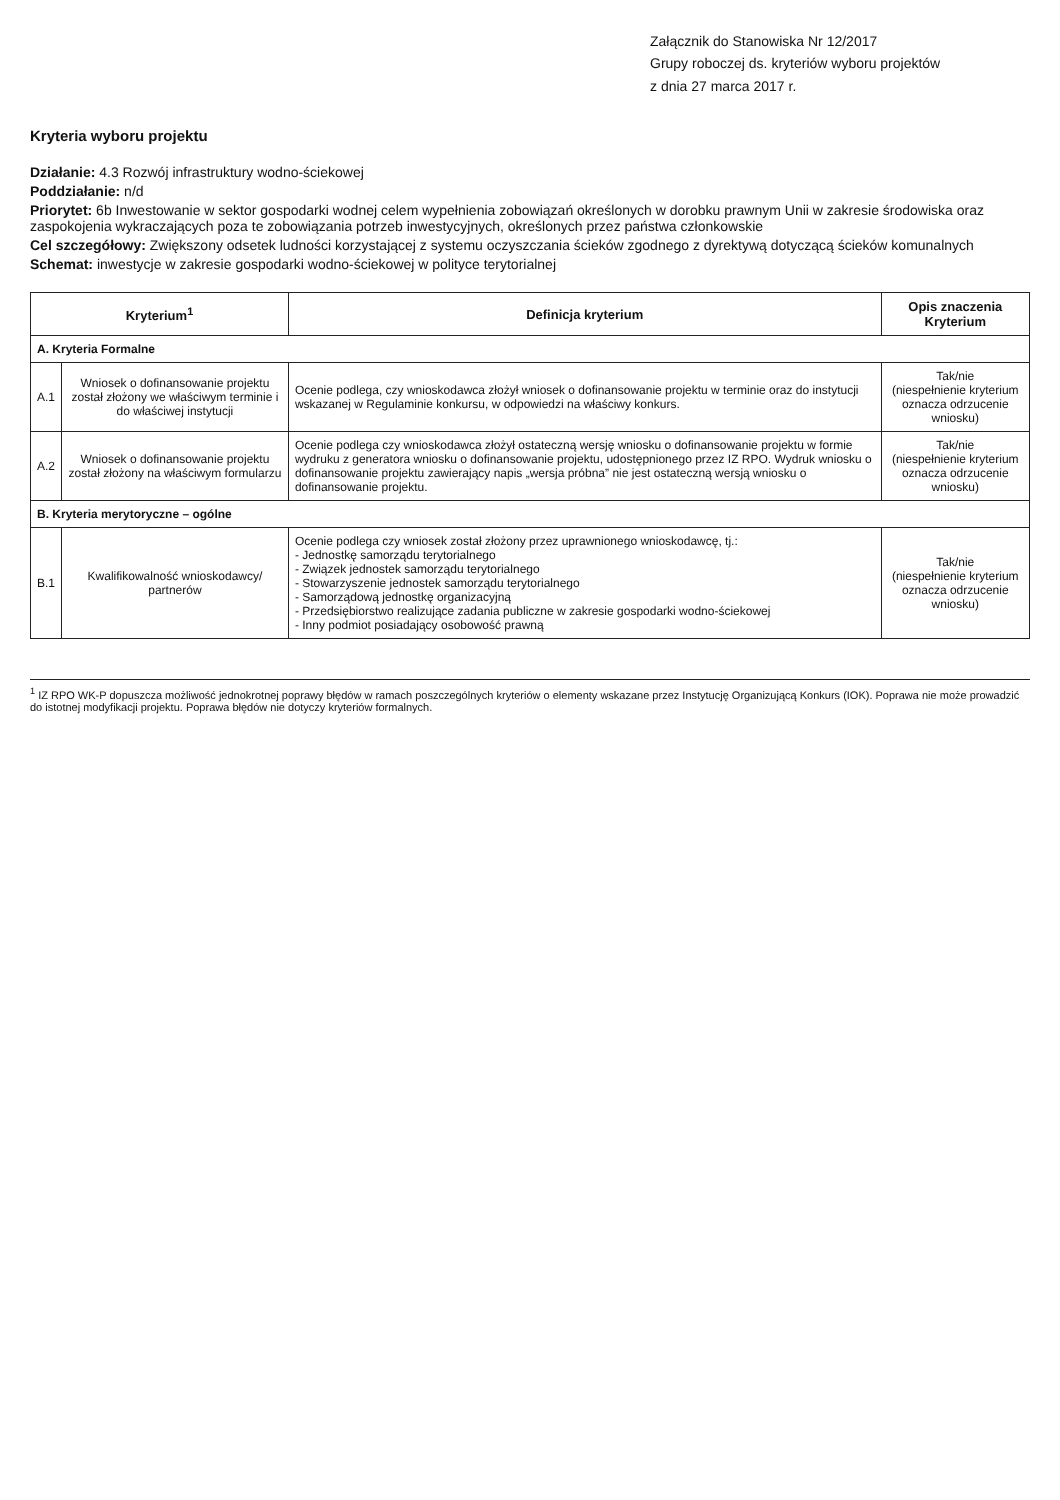Załącznik do Stanowiska Nr 12/2017
Grupy roboczej ds. kryteriów wyboru projektów
z dnia 27 marca 2017 r.
Kryteria wyboru projektu
Działanie: 4.3 Rozwój infrastruktury wodno-ściekowej
Poddziałanie: n/d
Priorytet: 6b Inwestowanie w sektor gospodarki wodnej celem wypełnienia zobowiązań określonych w dorobku prawnym Unii w zakresie środowiska oraz zaspokojenia wykraczających poza te zobowiązania potrzeb inwestycyjnych, określonych przez państwa członkowskie
Cel szczegółowy: Zwiększony odsetek ludności korzystającej z systemu oczyszczania ścieków zgodnego z dyrektywą dotyczącą ścieków komunalnych
Schemat: inwestycje w zakresie gospodarki wodno-ściekowej w polityce terytorialnej
| Kryterium<sup>1</sup> | | Definicja kryterium | Opis znaczenia Kryterium |
| --- | --- | --- | --- |
| A. Kryteria Formalne | | | |
| A.1 | Wniosek o dofinansowanie projektu został złożony we właściwym terminie i do właściwej instytucji | Ocenie podlega, czy wnioskodawca złożył wniosek o dofinansowanie projektu w terminie oraz do instytucji wskazanej w Regulaminie konkursu, w odpowiedzi na właściwy konkurs. | Tak/nie (niespełnienie kryterium oznacza odrzucenie wniosku) |
| A.2 | Wniosek o dofinansowanie projektu został złożony na właściwym formularzu | Ocenie podlega czy wnioskodawca złożył ostateczną wersję wniosku o dofinansowanie projektu w formie wydruku z generatora wniosku o dofinansowanie projektu, udostępnionego przez IZ RPO. Wydruk wniosku o dofinansowanie projektu zawierający napis „wersja próbna” nie jest ostateczną wersją wniosku o dofinansowanie projektu. | Tak/nie (niespełnienie kryterium oznacza odrzucenie wniosku) |
| B. Kryteria merytoryczne – ogólne | | | |
| B.1 | Kwalifikowalność wnioskodawcy/ partnerów | Ocenie podlega czy wniosek został złożony przez uprawnionego wnioskodawcę, tj.: - Jednostkę samorządu terytorialnego - Związek jednostek samorządu terytorialnego - Stowarzyszenie jednostek samorządu terytorialnego - Samorządową jednostkę organizacyjną - Przedsiębiorstwo realizujące zadania publiczne w zakresie gospodarki wodno-ściekowej - Inny podmiot posiadający osobowość prawną | Tak/nie (niespełnienie kryterium oznacza odrzucenie wniosku) |
<sup>1</sup> IZ RPO WK-P dopuszcza możliwość jednokrotnej poprawy błędów w ramach poszczególnych kryteriów o elementy wskazane przez Instytucję Organizującą Konkurs (IOK). Poprawa nie może prowadzić do istotnej modyfikacji projektu. Poprawa błędów nie dotyczy kryteriów formalnych.